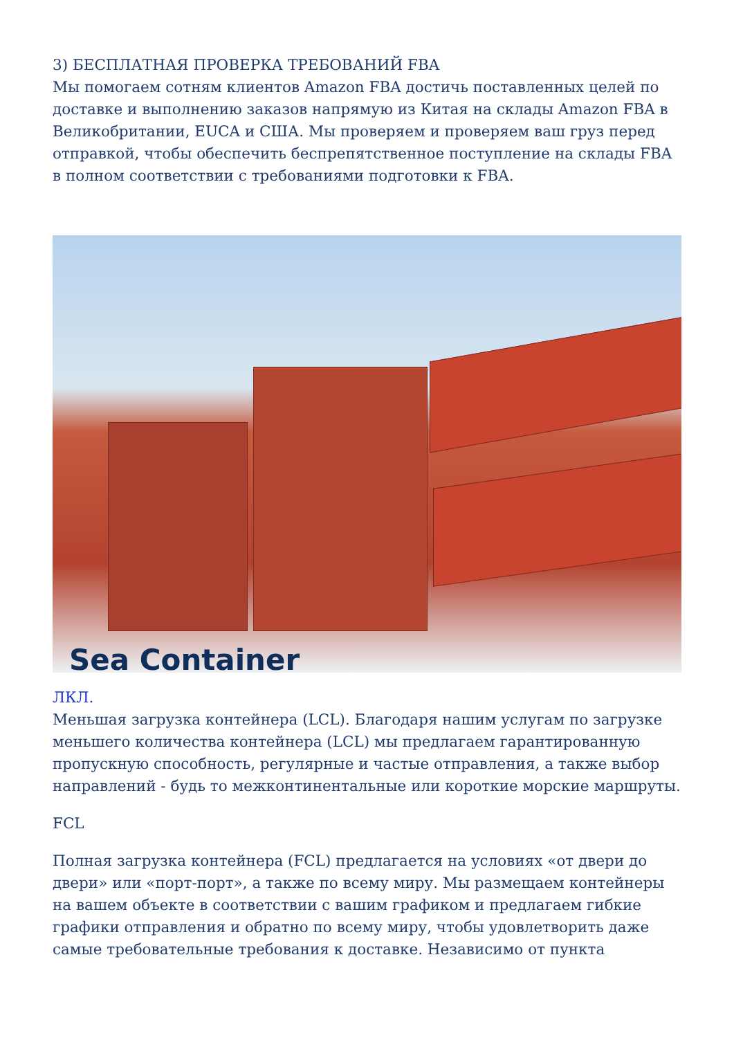3) БЕСПЛАТНАЯ ПРОВЕРКА ТРЕБОВАНИЙ FBA
Мы помогаем сотням клиентов Amazon FBA достичь поставленных целей по доставке и выполнению заказов напрямую из Китая на склады Amazon FBA в Великобритании, EUCA и США. Мы проверяем и проверяем ваш груз перед отправкой, чтобы обеспечить беспрепятственное поступление на склады FBA в полном соответствии с требованиями подготовки к FBA.
Sea Container
ЛКЛ.
Меньшая загрузка контейнера (LCL). Благодаря нашим услугам по загрузке меньшего количества контейнера (LCL) мы предлагаем гарантированную пропускную способность, регулярные и частые отправления, а также выбор направлений - будь то межконтинентальные или короткие морские маршруты.
FCL
Полная загрузка контейнера (FCL) предлагается на условиях «от двери до двери» или «порт-порт», а также по всему миру. Мы размещаем контейнеры на вашем объекте в соответствии с вашим графиком и предлагаем гибкие графики отправления и обратно по всему миру, чтобы удовлетворить даже самые требовательные требования к доставке. Независимо от пункта